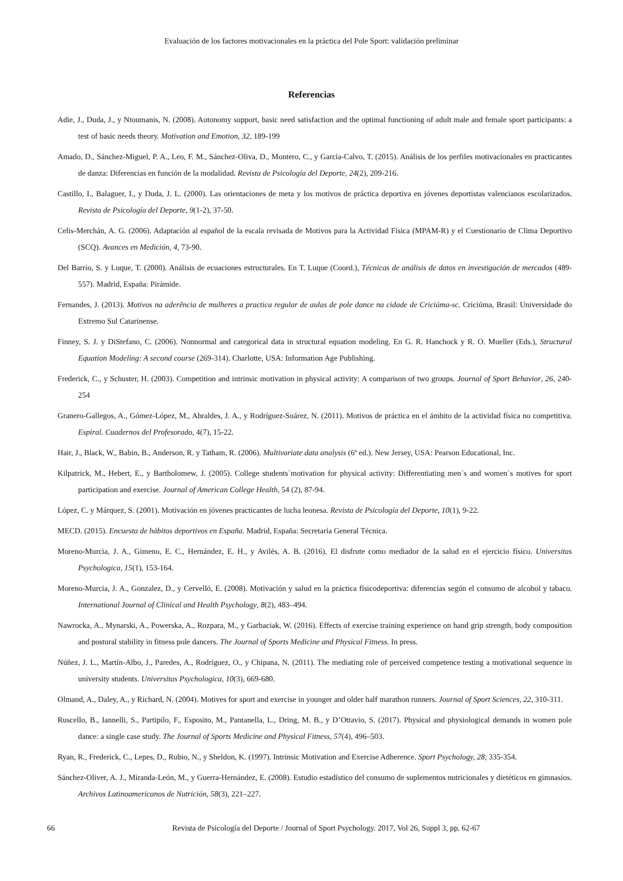Evaluación de los factores motivacionales en la práctica del Pole Sport: validación preliminar
Referencias
Adie, J., Duda, J., y Ntoumanis, N. (2008). Autonomy support, basic need satisfaction and the optimal functioning of adult male and female sport participants: a test of basic needs theory. Motivation and Emotion, 32, 189-199
Amado, D., Sánchez-Miguel, P. A., Leo, F. M., Sánchez-Oliva, D., Montero, C., y García-Calvo, T. (2015). Análisis de los perfiles motivacionales en practicantes de danza: Diferencias en función de la modalidad. Revista de Psicología del Deporte, 24(2), 209-216.
Castillo, I., Balaguer, I., y Duda, J. L. (2000). Las orientaciones de meta y los motivos de práctica deportiva en jóvenes deportistas valencianos escolarizados. Revista de Psicología del Deporte, 9(1-2), 37-50.
Celis-Merchán, A. G. (2006). Adaptación al español de la escala revisada de Motivos para la Actividad Física (MPAM-R) y el Cuestionario de Clima Deportivo (SCQ). Avances en Medición, 4, 73-90.
Del Barrio, S. y Luque, T. (2000). Análisis de ecuaciones estructurales. En T. Luque (Coord.), Técnicas de análisis de datos en investigación de mercados (489-557). Madrid, España: Pirámide.
Fernandes, J. (2013). Motivos na aderência de mulheres a practica regular de aulas de pole dance na cidade de Criciúma-sc. Criciúma, Brasil: Universidade do Extremo Sul Catarinense.
Finney, S. J. y DiStefano, C. (2006). Nonnormal and categorical data in structural equation modeling. En G. R. Hanchock y R. O. Mueller (Eds.), Structural Equation Modeling: A second course (269-314). Charlotte, USA: Information Age Publishing.
Frederick, C., y Schuster, H. (2003). Competition and intrinsic motivation in physical activity: A comparison of two groups. Journal of Sport Behavior, 26, 240-254
Granero-Gallegos, A., Gómez-López, M., Abraldes, J. A., y Rodríguez-Suárez, N. (2011). Motivos de práctica en el ámbito de la actividad física no competitiva. Espiral. Cuadernos del Profesorado, 4(7), 15-22.
Hair, J., Black, W., Babin, B., Anderson, R. y Tatham, R. (2006). Multivariate data analysis (6ª ed.). New Jersey, USA: Pearson Educational, Inc.
Kilpatrick, M., Hebert, E., y Bartholomew, J. (2005). College students`motivation for physical activity: Differentiating men`s and women`s motives for sport participation and exercise. Journal of American College Health, 54 (2), 87-94.
López, C. y Márquez, S. (2001). Motivación en jóvenes practicantes de lucha leonesa. Revista de Psicología del Deporte, 10(1), 9-22.
MECD. (2015). Encuesta de hábitos deportivos en España. Madrid, España: Secretaría General Técnica.
Moreno-Murcia, J. A., Gimeno, E. C., Hernández, E. H., y Avilés, A. B. (2016). El disfrute como mediador de la salud en el ejercicio físico. Universitas Psychologica, 15(1), 153-164.
Moreno-Murcia, J. A., Gonzalez, D., y Cervelló, E. (2008). Motivación y salud en la práctica físicodeportiva: diferencias según el consumo de alcohol y tabaco. International Journal of Clinical and Health Psychology, 8(2), 483–494.
Nawrocka, A., Mynarski, A., Powerska, A., Rozpara, M., y Garbaciak, W. (2016). Effects of exercise training experience on hand grip strength, body composition and postural stability in fitness pole dancers. The Journal of Sports Medicine and Physical Fitness. In press.
Núñez, J. L., Martín-Albo, J., Paredes, A., Rodríguez, O., y Chipana, N. (2011). The mediating role of perceived competence testing a motivational sequence in university students. Universitas Psychologica, 10(3), 669-680.
Olmand, A., Daley, A., y Richard, N. (2004). Motives for sport and exercise in younger and older half marathon runners. Journal of Sport Sciences, 22, 310-311.
Ruscello, B., Iannelli, S., Partipilo, F., Esposito, M., Pantanella, L., Dring, M. B., y D’Ottavio, S. (2017). Physical and physiological demands in women pole dance: a single case study. The Journal of Sports Medicine and Physical Fitness, 57(4), 496–503.
Ryan, R., Frederick, C., Lepes, D., Rubio, N., y Sheldon, K. (1997). Intrinsic Motivation and Exercise Adherence. Sport Psychology, 28, 335-354.
Sánchez-Oliver, A. J., Miranda-León, M., y Guerra-Hernández, E. (2008). Estudio estadístico del consumo de suplementos nutricionales y dietéticos en gimnasios. Archivos Latinoamericanos de Nutrición, 58(3), 221–227.
66 Revista de Psicología del Deporte / Journal of Sport Psychology. 2017, Vol 26, Suppl 3, pp. 62-67